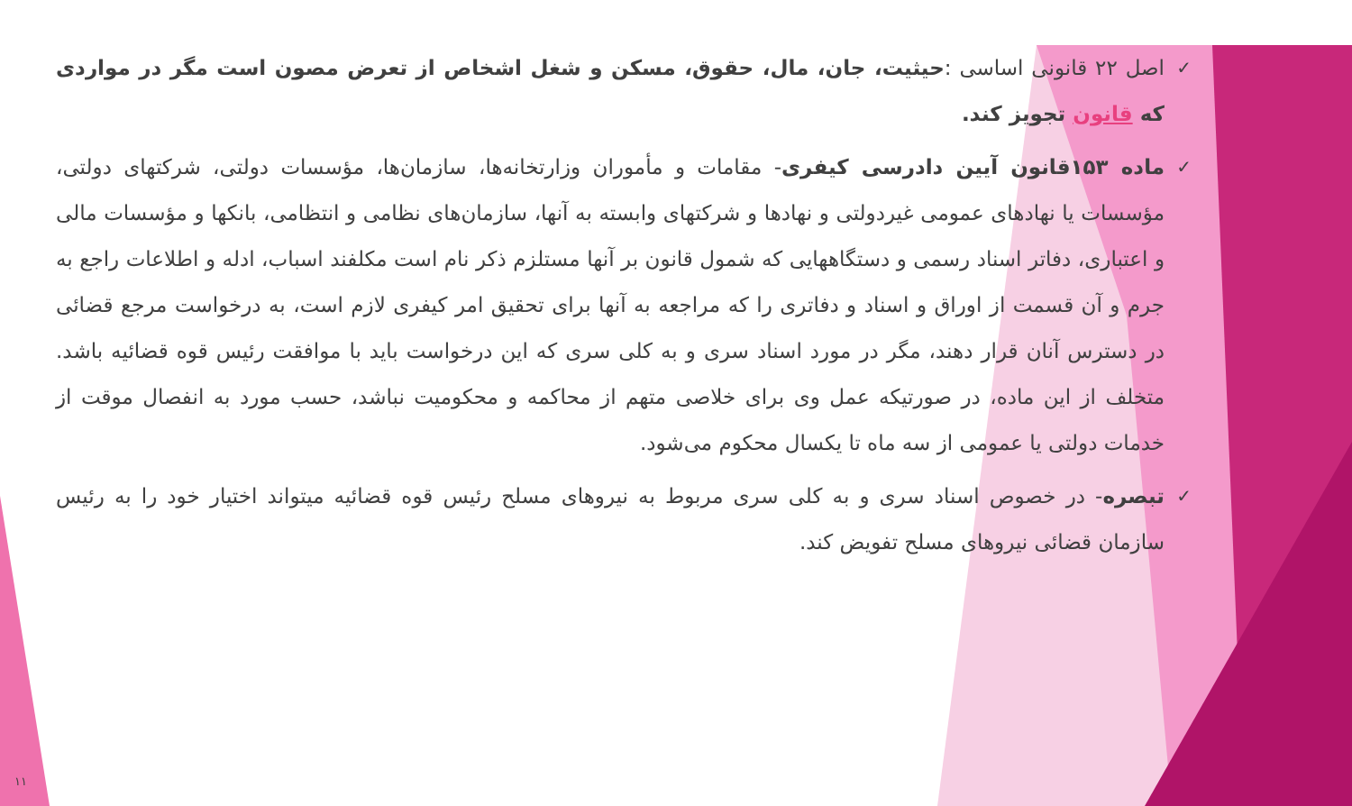✓
اصل ۲۲ قانونی اساسی :حیثیت، جان، مال، حقوق، مسکن و شغل اشخاص از تعرض مصون است مگر در مواردی که قانون تجویز کند.
✓
ماده ۱۵۳قانون آیین دادرسی کیفری- مقامات و مأموران وزارتخانه‌ها، سازمان‌ها، مؤسسات دولتی، شرکتهای دولتی، مؤسسات یا نهادهای عمومی غیردولتی و نهادها و شرکتهای وابسته به آنها، سازمان‌های نظامی و انتظامی، بانکها و مؤسسات مالی و اعتباری، دفاتر اسناد رسمی و دستگاههایی که شمول قانون بر آنها مستلزم ذکر نام است مکلفند اسباب، ادله و اطلاعات راجع به جرم و آن قسمت از اوراق و اسناد و دفاتری را که مراجعه به آنها برای تحقیق امر کیفری لازم است، به درخواست مرجع قضائی در دسترس آنان قرار دهند، مگر در مورد اسناد سری و به کلی سری که این درخواست باید با موافقت رئیس قوه قضائیه باشد. متخلف از این ماده، در صورتیکه عمل وی برای خلاصی متهم از محاکمه و محکومیت نباشد، حسب مورد به انفصال موقت از خدمات دولتی یا عمومی از سه ماه تا یکسال محکوم می‌شود.
✓
تبصره- در خصوص اسناد سری و به کلی سری مربوط به نیروهای مسلح رئیس قوه قضائیه میتواند اختیار خود را به رئیس سازمان قضائی نیروهای مسلح تفویض کند.
۱۱